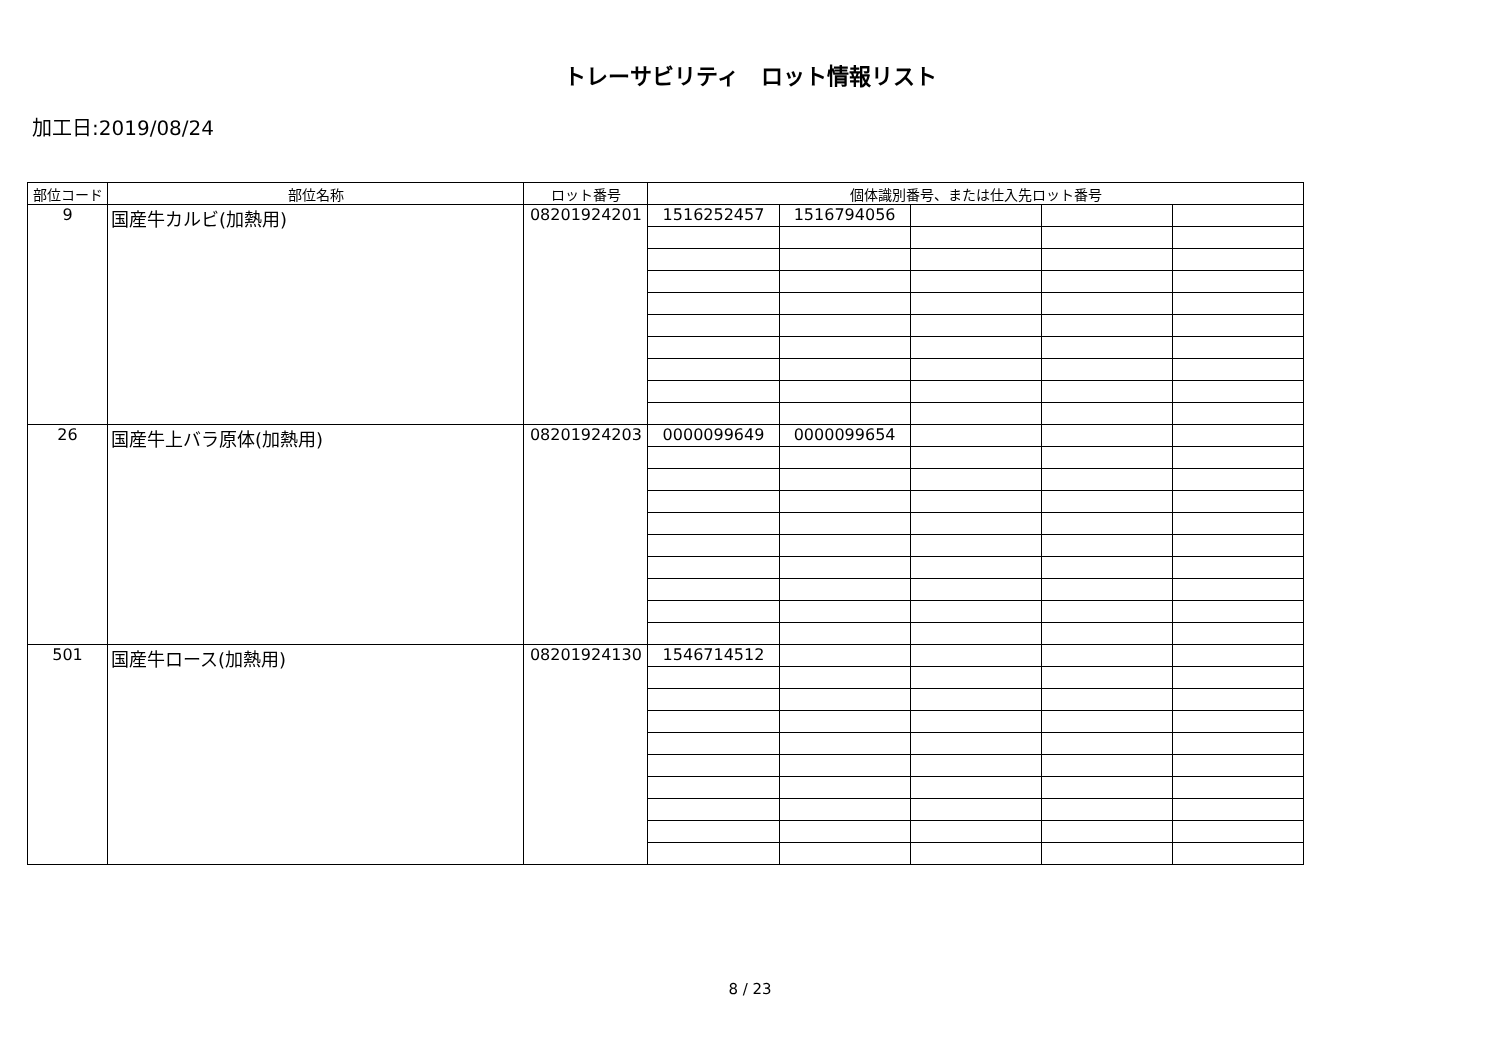トレーサビリティ　ロット情報リスト
加工日:2019/08/24
| 部位コード | 部位名称 | ロット番号 | 個体識別番号、または仕入先ロット番号 | | | | |
| --- | --- | --- | --- | --- | --- | --- | --- |
| 9 | 国産牛カルビ(加熱用) | 08201924201 | 1516252457 | 1516794056 | | | |
| 26 | 国産牛上バラ原体(加熱用) | 08201924203 | 0000099649 | 0000099654 | | | |
| 501 | 国産牛ロース(加熱用) | 08201924130 | 1546714512 | | | | |
8 / 23